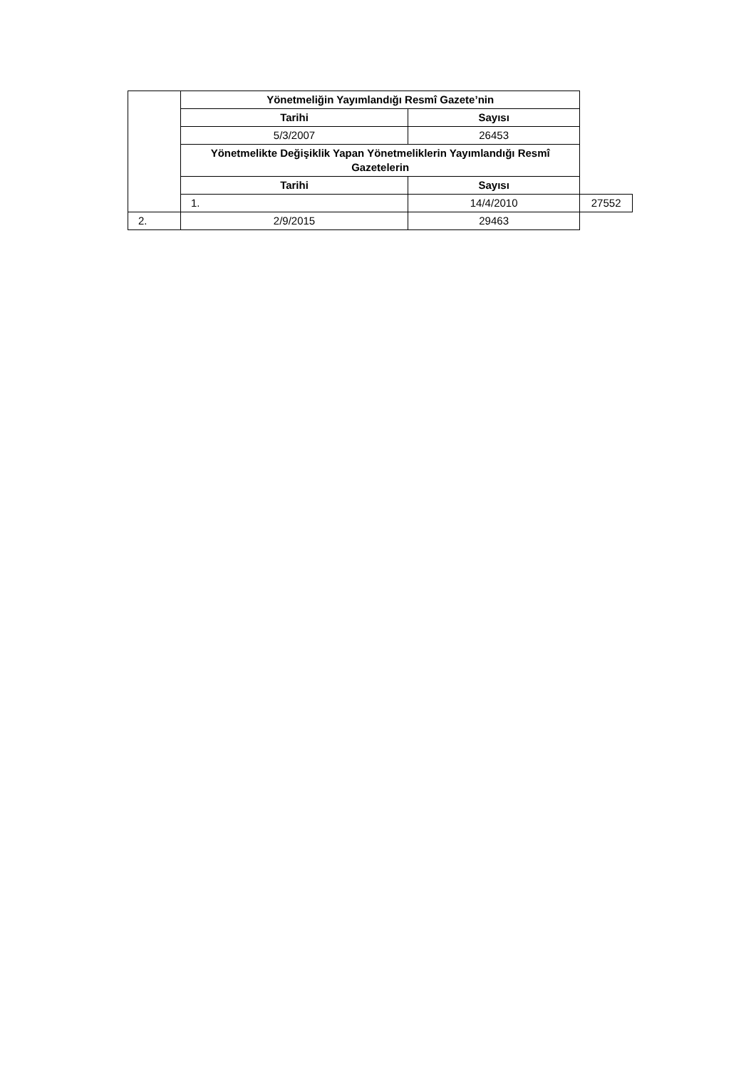| | Yönetmeliğin Yayımlandığı Resmî Gazete’nin | | |
| | Tarihi | Sayısı | |
| | 5/3/2007 | 26453 | |
| | Yönetmelikte Değişiklik Yapan Yönetmeliklerin Yayımlandığı Resmî Gazetelerin | | |
| | Tarihi | Sayısı | |
| | 1. | 14/4/2010 | 27552 |
| 2. | 2/9/2015 | 29463 | |